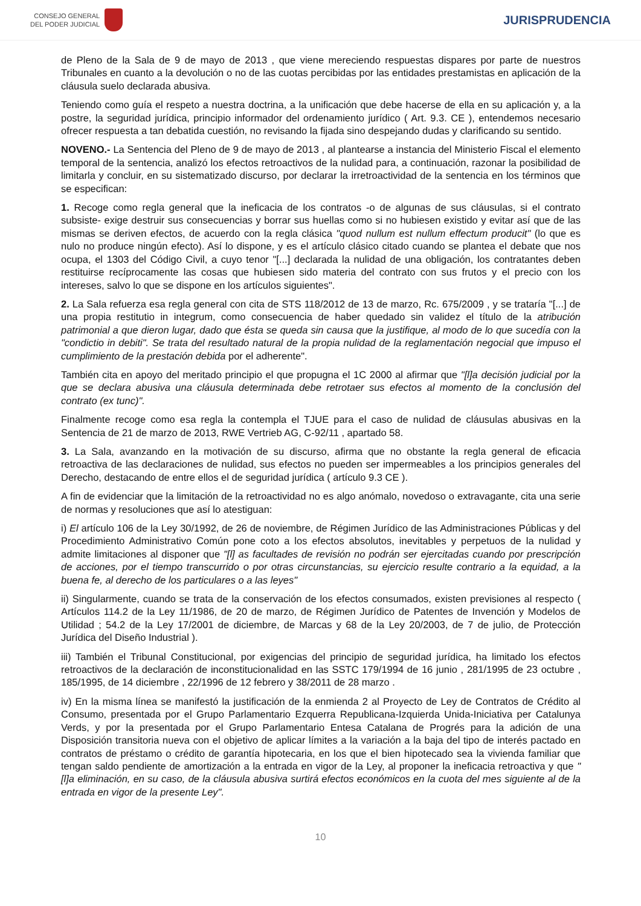CONSEJO GENERAL
DEL PODER JUDICIAL
JURISPRUDENCIA
de Pleno de la Sala de 9 de mayo de 2013 , que viene mereciendo respuestas dispares por parte de nuestros Tribunales en cuanto a la devolución o no de las cuotas percibidas por las entidades prestamistas en aplicación de la cláusula suelo declarada abusiva.
Teniendo como guía el respeto a nuestra doctrina, a la unificación que debe hacerse de ella en su aplicación y, a la postre, la seguridad jurídica, principio informador del ordenamiento jurídico ( Art. 9.3. CE ), entendemos necesario ofrecer respuesta a tan debatida cuestión, no revisando la fijada sino despejando dudas y clarificando su sentido.
NOVENO.- La Sentencia del Pleno de 9 de mayo de 2013 , al plantearse a instancia del Ministerio Fiscal el elemento temporal de la sentencia, analizó los efectos retroactivos de la nulidad para, a continuación, razonar la posibilidad de limitarla y concluir, en su sistematizado discurso, por declarar la irretroactividad de la sentencia en los términos que se especifican:
1. Recoge como regla general que la ineficacia de los contratos -o de algunas de sus cláusulas, si el contrato subsiste- exige destruir sus consecuencias y borrar sus huellas como si no hubiesen existido y evitar así que de las mismas se deriven efectos, de acuerdo con la regla clásica "quod nullum est nullum effectum producit" (lo que es nulo no produce ningún efecto). Así lo dispone, y es el artículo clásico citado cuando se plantea el debate que nos ocupa, el 1303 del Código Civil, a cuyo tenor "[...] declarada la nulidad de una obligación, los contratantes deben restituirse recíprocamente las cosas que hubiesen sido materia del contrato con sus frutos y el precio con los intereses, salvo lo que se dispone en los artículos siguientes".
2. La Sala refuerza esa regla general con cita de STS 118/2012 de 13 de marzo, Rc. 675/2009 , y se trataría "[...] de una propia restitutio in integrum, como consecuencia de haber quedado sin validez el título de la atribución patrimonial a que dieron lugar, dado que ésta se queda sin causa que la justifique, al modo de lo que sucedía con la "condictio in debiti". Se trata del resultado natural de la propia nulidad de la reglamentación negocial que impuso el cumplimiento de la prestación debida por el adherente".
También cita en apoyo del meritado principio el que propugna el 1C 2000 al afirmar que "[l]a decisión judicial por la que se declara abusiva una cláusula determinada debe retrotaer sus efectos al momento de la conclusión del contrato (ex tunc)".
Finalmente recoge como esa regla la contempla el TJUE para el caso de nulidad de cláusulas abusivas en la Sentencia de 21 de marzo de 2013, RWE Vertrieb AG, C-92/11 , apartado 58.
3. La Sala, avanzando en la motivación de su discurso, afirma que no obstante la regla general de eficacia retroactiva de las declaraciones de nulidad, sus efectos no pueden ser impermeables a los principios generales del Derecho, destacando de entre ellos el de seguridad jurídica ( artículo 9.3 CE ).
A fin de evidenciar que la limitación de la retroactividad no es algo anómalo, novedoso o extravagante, cita una serie de normas y resoluciones que así lo atestiguan:
i) El artículo 106 de la Ley 30/1992, de 26 de noviembre, de Régimen Jurídico de las Administraciones Públicas y del Procedimiento Administrativo Común pone coto a los efectos absolutos, inevitables y perpetuos de la nulidad y admite limitaciones al disponer que "[l] as facultades de revisión no podrán ser ejercitadas cuando por prescripción de acciones, por el tiempo transcurrido o por otras circunstancias, su ejercicio resulte contrario a la equidad, a la buena fe, al derecho de los particulares o a las leyes"
ii) Singularmente, cuando se trata de la conservación de los efectos consumados, existen previsiones al respecto ( Artículos 114.2 de la Ley 11/1986, de 20 de marzo, de Régimen Jurídico de Patentes de Invención y Modelos de Utilidad ; 54.2 de la Ley 17/2001 de diciembre, de Marcas y 68 de la Ley 20/2003, de 7 de julio, de Protección Jurídica del Diseño Industrial ).
iii) También el Tribunal Constitucional, por exigencias del principio de seguridad jurídica, ha limitado los efectos retroactivos de la declaración de inconstitucionalidad en las SSTC 179/1994 de 16 junio , 281/1995 de 23 octubre , 185/1995, de 14 diciembre , 22/1996 de 12 febrero y 38/2011 de 28 marzo .
iv) En la misma línea se manifestó la justificación de la enmienda 2 al Proyecto de Ley de Contratos de Crédito al Consumo, presentada por el Grupo Parlamentario Ezquerra Republicana-Izquierda Unida-Iniciativa per Catalunya Verds, y por la presentada por el Grupo Parlamentario Entesa Catalana de Progrés para la adición de una Disposición transitoria nueva con el objetivo de aplicar límites a la variación a la baja del tipo de interés pactado en contratos de préstamo o crédito de garantía hipotecaria, en los que el bien hipotecado sea la vivienda familiar que tengan saldo pendiente de amortización a la entrada en vigor de la Ley, al proponer la ineficacia retroactiva y que "[l]a eliminación, en su caso, de la cláusula abusiva surtirá efectos económicos en la cuota del mes siguiente al de la entrada en vigor de la presente Ley".
10